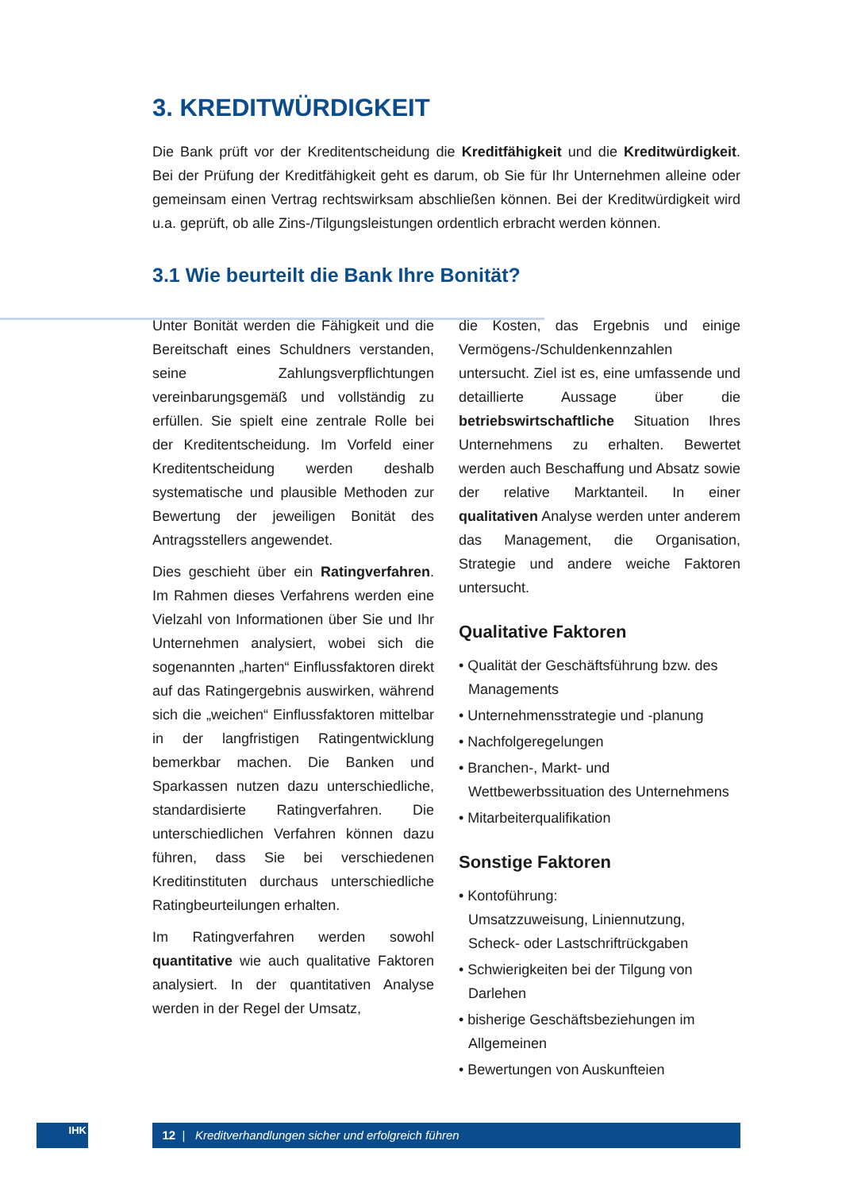3. KREDITWÜRDIGKEIT
Die Bank prüft vor der Kreditentscheidung die Kreditfähigkeit und die Kreditwürdigkeit. Bei der Prüfung der Kreditfähigkeit geht es darum, ob Sie für Ihr Unternehmen alleine oder gemeinsam einen Vertrag rechtswirksam abschließen können. Bei der Kreditwürdigkeit wird u.a. geprüft, ob alle Zins-/Tilgungsleistungen ordentlich erbracht werden können.
3.1 Wie beurteilt die Bank Ihre Bonität?
Unter Bonität werden die Fähigkeit und die Bereitschaft eines Schuldners verstanden, seine Zahlungsverpflichtungen vereinbarungsgemäß und vollständig zu erfüllen. Sie spielt eine zentrale Rolle bei der Kreditentscheidung. Im Vorfeld einer Kreditentscheidung werden deshalb systematische und plausible Methoden zur Bewertung der jeweiligen Bonität des Antragsstellers angewendet.
Dies geschieht über ein Ratingverfahren. Im Rahmen dieses Verfahrens werden eine Vielzahl von Informationen über Sie und Ihr Unternehmen analysiert, wobei sich die sogenannten „harten“ Einflussfaktoren direkt auf das Ratingergebnis auswirken, während sich die „weichen“ Einflussfaktoren mittelbar in der langfristigen Ratingentwicklung bemerkbar machen. Die Banken und Sparkassen nutzen dazu unterschiedliche, standardisierte Ratingverfahren. Die unterschiedlichen Verfahren können dazu führen, dass Sie bei verschiedenen Kreditinstituten durchaus unterschiedliche Ratingbeurteilungen erhalten.
Im Ratingverfahren werden sowohl quantitative wie auch qualitative Faktoren analysiert. In der quantitativen Analyse werden in der Regel der Umsatz,
die Kosten, das Ergebnis und einige Vermögens-/Schuldenkennzahlen untersucht. Ziel ist es, eine umfassende und detaillierte Aussage über die betriebswirtschaftliche Situation Ihres Unternehmens zu erhalten. Bewertet werden auch Beschaffung und Absatz sowie der relative Marktanteil. In einer qualitativen Analyse werden unter anderem das Management, die Organisation, Strategie und andere weiche Faktoren untersucht.
Qualitative Faktoren
• Qualität der Geschäftsführung bzw. des Managements
• Unternehmensstrategie und -planung
• Nachfolgeregelungen
• Branchen-, Markt- und Wettbewerbssituation des Unternehmens
• Mitarbeiterqualifikation
Sonstige Faktoren
• Kontoführung:
Umsatzzuweisung, Liniennutzung, Scheck- oder Lastschriftrückgaben
• Schwierigkeiten bei der Tilgung von Darlehen
• bisherige Geschäftsbeziehungen im Allgemeinen
• Bewertungen von Auskunfteien
IHK 12 | Kreditverhandlungen sicher und erfolgreich führen